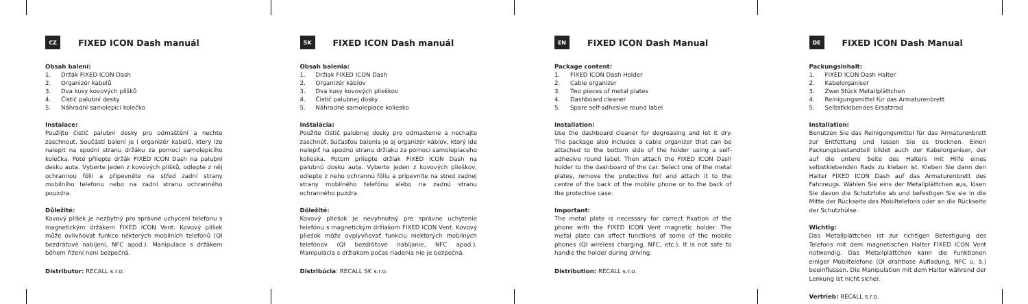CZ
FIXED ICON Dash manuál
Obsah balení:
1. Držák FIXED ICON Dash
2. Organizér kabelů
3. Dva kusy kovových plíšků
4. Čistič palubní desky
5. Náhradní samolepicí kolečko
Instalace:
Použijte čistič palubní desky pro odmaštění a nechte zaschnout. Součástí balení je i organizér kabelů, který lze nalepit na spodní stranu držáku za pomocí samolepicího kolečka. Poté přilepte držák FIXED ICON Dash na palubní desku auta. Vyberte jeden z kovových plíšků, odlepte z něj ochrannou fólii a připevněte na střed zadní strany mobilního telefonu nebo na zadní stranu ochranného pouzdra.
Důležité:
Kovový plíšek je nezbytný pro správné uchycení telefonu s magnetickým držákem FIXED ICON Vent. Kovový plíšek může ovlivňovat funkce některých mobilních telefonů (QI bezdrátové nabíjení, NFC apod.). Manipulace s držákem během řízení není bezpečná.
Distributor: RECALL s.r.o.
SK
FIXED ICON Dash manuál
Obsah balenia:
1. Držiak FIXED ICON Dash
2. Organizér káblov
3. Dva kusy kovových plieškov
4. Čistič palubnej dosky
5. Náhradné samolepiace koliesko
Inštalácia:
Použite čistič palubnej dosky pre odmastenie a nechajte zaschnúť. Súčasťou balenia je aj organizér káblov, ktorý ide nalepiť na spodnú stranu držiaku za pomoci samolepiaceho kolieska. Potom prilepte držiak FIXED ICON Dash na palubnú dosku auta. Vyberte jeden z kovových plieškov, odlepte z neho ochrannú fóliu a pripevnite na stred zadnej strany mobilného telefónu alebo na zadnú stranu ochranného puzdra.
Dôležité:
Kovový plieśok je nevyhnutný pre správne uchytenie telefónu s magnetickým držiakom FIXED ICON Vent. Kovový plieśok môže ovplyvňovať funkciu niektorých mobilných telefónov (QI bezdrôtové nabíjanie, NFC apod.). Manipulácia s držiakom počas riadenia nie je bezpečná.
Distribúcia: RECALL SK s.r.o.
EN
FIXED ICON Dash Manual
Package content:
1. FIXED ICON Dash Holder
2. Cable organizer
3. Two pieces of metal plates
4. Dashboard cleaner
5. Spare self-adhesive round label
Installation:
Use the dashboard cleaner for degreasing and let it dry. The package also includes a cable organizer that can be attached to the bottom side of the holder using a self-adhesive round label. Then attach the FIXED ICON Dash holder to the dashboard of the car. Select one of the metal plates, remove the protective foil and attach it to the centre of the back of the mobile phone or to the back of the protective case.
Important:
The metal plate is necessary for correct fixation of the phone with the FIXED ICON Vent magnetic holder. The metal plate can affect functions of some of the mobile phones (QI wireless charging, NFC, etc.). It is not safe to handle the holder during driving.
Distribution: RECALL s.r.o.
DE
FIXED ICON Dash Manual
Packungsinhalt:
1. FIXED ICON Dash Halter
2. Kabelorganiser
3. Zwei Stück Metallplättchen
4. Reinigungsmittel für das Armaturenbrett
5. Selbstklebendes Ersatzrad
Installation:
Benutzen Sie das Reinigungsmittel für das Armaturenbrett zur Entfettung und lassen Sie es trocknen. Einen Packungsbestandteil bildet auch der Kabelorganiser, der auf die untere Seite des Halters mit Hilfe eines selbstklebenden Rads zu kleben ist. Kleben Sie dann den Halter FIXED ICON Dash auf das Armaturenbrett des Fahrzeugs. Wählen Sie eins der Metallplättchen aus, lösen Sie davon die Schutzfolie ab und befestigen Sie sie in die Mitte der Rückseite des Mobiltelefons oder an die Rückseite der Schutzhülse.
Wichtig:
Das Metallplättchen ist zur richtigen Befestigung des Telefons mit dem magnetischen Halter FIXED ICON Vent notwendig. Das Metallplättchen kann die Funktionen einiger Mobiltelefone (QI drahtlose Aufladung, NFC u. ä.) beeinflussen. Die Manipulation mit dem Halter während der Lenkung ist nicht sicher.
Vertrieb: RECALL s.r.o.